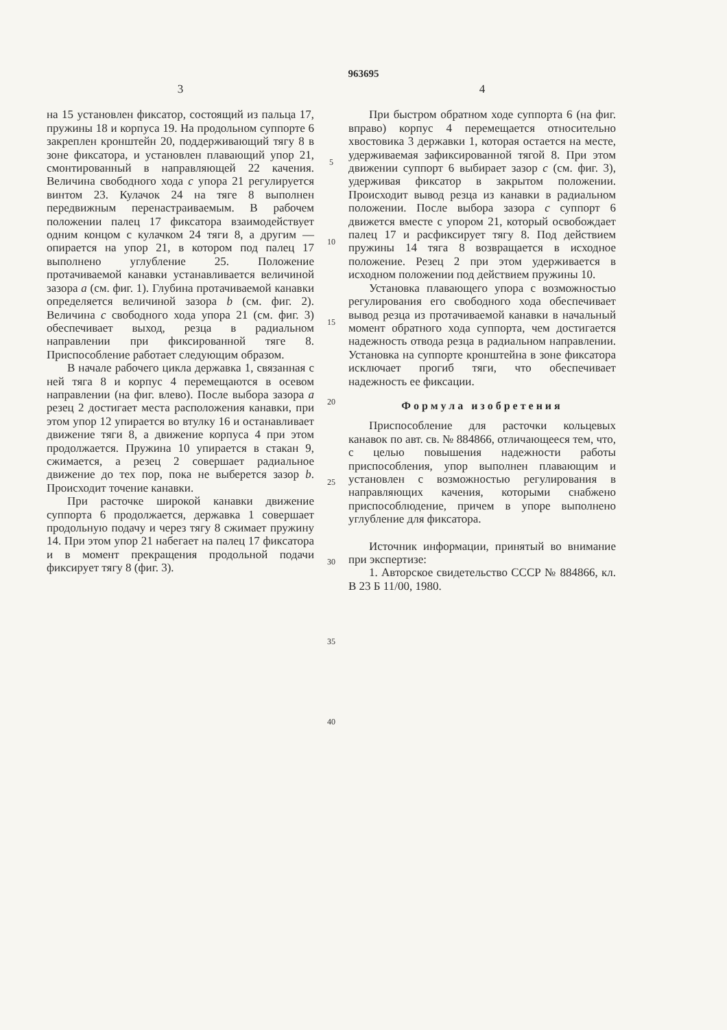963695
3
на 15 установлен фиксатор, состоящий из пальца 17, пружины 18 и корпуса 19. На продольном суппорте 6 закреплен кронштейн 20, поддерживающий тягу 8 в зоне фиксатора, и установлен плавающий упор 21, смонтированный в направляющей 22 качения. Величина свободного хода c упора 21 регулируется винтом 23. Кулачок 24 на тяге 8 выполнен передвижным перенастраиваемым. В рабочем положении палец 17 фиксатора взаимодействует одним концом с кулачком 24 тяги 8, а другим — опирается на упор 21, в котором под палец 17 выполнено углубление 25. Положение протачиваемой канавки устанавливается величиной зазора a (см. фиг. 1). Глубина протачиваемой канавки определяется величиной зазора b (см. фиг. 2). Величина c свободного хода упора 21 (см. фиг. 3) обеспечивает выход, резца в радиальном направлении при фиксированной тяге 8. Приспособление работает следующим образом.
В начале рабочего цикла державка 1, связанная с ней тяга 8 и корпус 4 перемещаются в осевом направлении (на фиг. влево). После выбора зазора a резец 2 достигает места расположения канавки, при этом упор 12 упирается во втулку 16 и останавливает движение тяги 8, а движение корпуса 4 при этом продолжается. Пружина 10 упирается в стакан 9, сжимается, а резец 2 совершает радиальное движение до тех пор, пока не выберется зазор b. Происходит точение канавки.
При расточке широкой канавки движение суппорта 6 продолжается, державка 1 совершает продольную подачу и через тягу 8 сжимает пружину 14. При этом упор 21 набегает на палец 17 фиксатора и в момент прекращения продольной подачи фиксирует тягу 8 (фиг. 3).
5
10
15
20
25
30
35
40
4
При быстром обратном ходе суппорта 6 (на фиг. вправо) корпус 4 перемещается относительно хвостовика 3 державки 1, которая остается на месте, удерживаемая зафиксированной тягой 8. При этом движении суппорт 6 выбирает зазор c (см. фиг. 3), удерживая фиксатор в закрытом положении. Происходит вывод резца из канавки в радиальном положении. После выбора зазора c суппорт 6 движется вместе с упором 21, который освобождает палец 17 и расфиксирует тягу 8. Под действием пружины 14 тяга 8 возвращается в исходное положение. Резец 2 при этом удерживается в исходном положении под действием пружины 10.
Установка плавающего упора с возможностью регулирования его свободного хода обеспечивает вывод резца из протачиваемой канавки в начальный момент обратного хода суппорта, чем достигается надежность отвода резца в радиальном направлении. Установка на суппорте кронштейна в зоне фиксатора исключает прогиб тяги, что обеспечивает надежность ее фиксации.
Формула изобретения
Приспособление для расточки кольцевых канавок по авт. св. № 884866, отличающееся тем, что, с целью повышения надежности работы приспособления, упор выполнен плавающим и установлен с возможностью регулирования в направляющих качения, которыми снабжено приспособлюдение, причем в упоре выполнено углубление для фиксатора.
Источник информации, принятый во внимание при экспертизе:
1. Авторское свидетельство СССР № 884866, кл. В 23 Б 11/00, 1980.